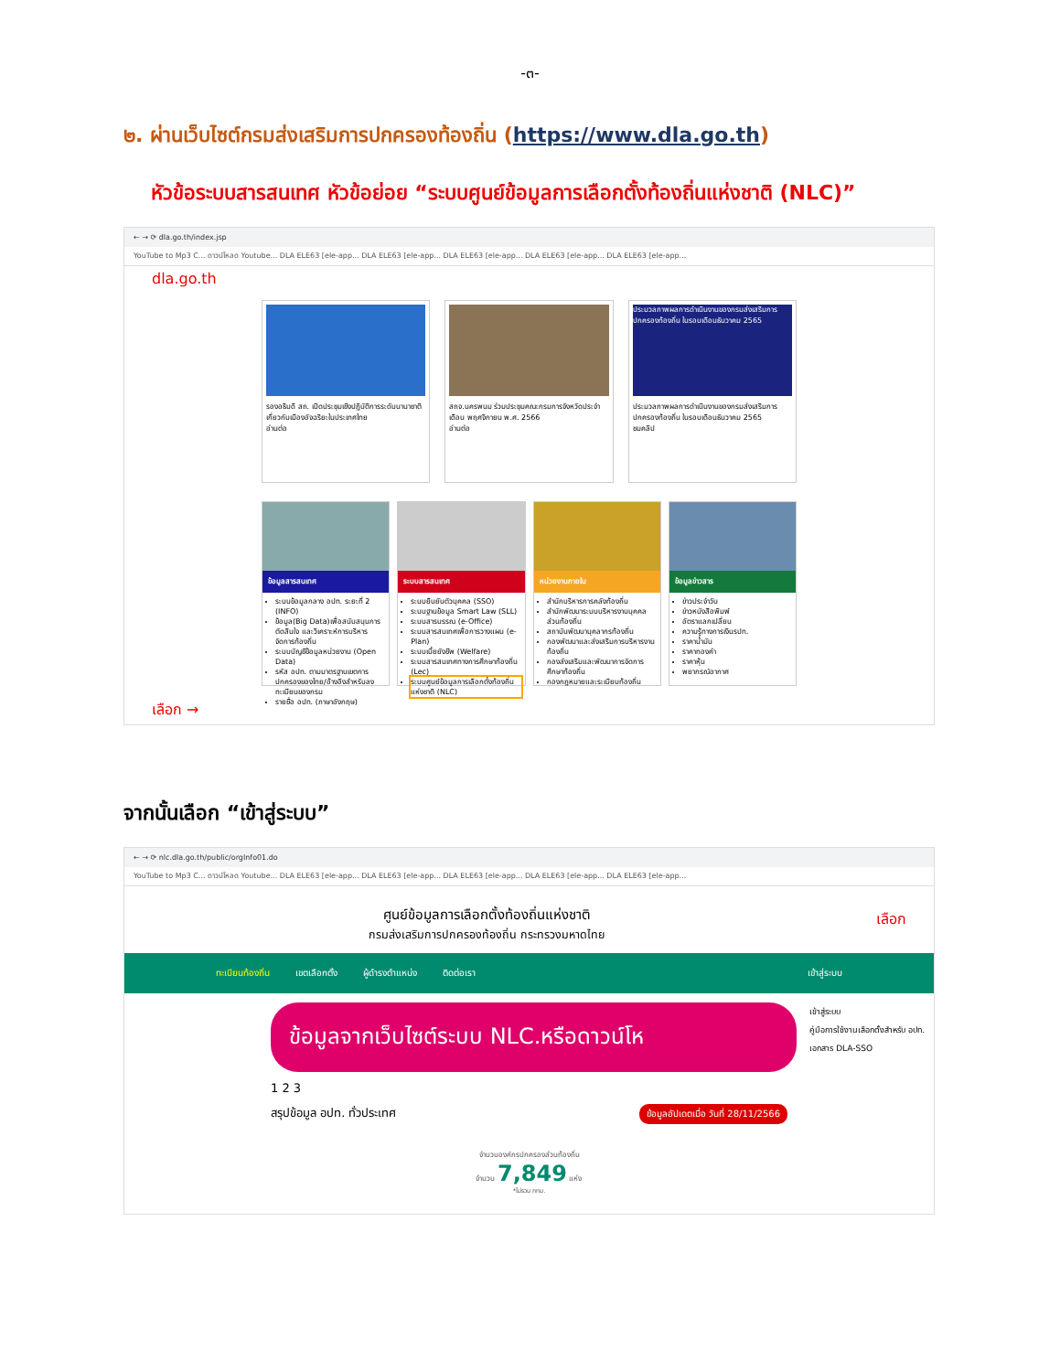-๓-
๒. ผ่านเว็บไซต์กรมส่งเสริมการปกครองท้องถิ่น (https://www.dla.go.th)
หัวข้อระบบสารสนเทศ หัวข้อย่อย “ระบบศูนย์ข้อมูลการเลือกตั้งท้องถิ่นแห่งชาติ (NLC)”
← → ⟳ dla.go.th/index.jsp
YouTube to Mp3 C... ดาวน์โหลด Youtube... DLA ELE63 [ele-app... DLA ELE63 [ele-app... DLA ELE63 [ele-app... DLA ELE63 [ele-app... DLA ELE63 [ele-app...
dla.go.th
รองอธิบดี สถ. เปิดประชุมเชิงปฏิบัติการระดับนานาชาติ เกี่ยวกับเมืองอัจฉริยะในประเทศไทย
อ่านต่อ
สถจ.นครพนม ร่วมประชุมคณะกรมการจังหวัดประจำเดือน พฤศจิกายน พ.ศ. 2566
อ่านต่อ
ประมวลภาพผลการดำเนินงานของกรมส่งเสริมการปกครองท้องถิ่น ในรอบเดือนธันวาคม 2565
ประมวลภาพผลการดำเนินงานของกรมส่งเสริมการปกครองท้องถิ่น ในรอบเดือนธันวาคม 2565
ชมคลิป
ข้อมูลสารสนเทศ
ระบบข้อมูลกลาง อปท. ระยะที่ 2 (INFO)
ข้อมูล(Big Data)เพื่อสนับสนุนการตัดสินใจ และวิเคราะห์การบริหารจัดการท้องถิ่น
ระบบบัญชีข้อมูลหน่วยงาน (Open Data)
รหัส อปท. ตามมาตรฐานเขตการปกครองของไทย/อ้างอิงสำหรับลงทะเบียนของกรม
รายชื่อ อปท. (ภาษาอังกฤษ)
ระบบสารสนเทศ
ระบบยืนยันตัวบุคคล (SSO)
ระบบฐานข้อมูล Smart Law (SLL)
ระบบสารบรรณ (e-Office)
ระบบสารสนเทศเพื่อการวางแผน (e-Plan)
ระบบเบี้ยยังชีพ (Welfare)
ระบบสารสนเทศทางการศึกษาท้องถิ่น (Lec)
ระบบศูนย์ข้อมูลการเลือกตั้งท้องถิ่นแห่งชาติ (NLC)
หน่วยงานภายใน
สำนักบริหารการคลังท้องถิ่น
สำนักพัฒนาระบบบริหารงานบุคคลส่วนท้องถิ่น
สถาบันพัฒนาบุคลากรท้องถิ่น
กองพัฒนาและส่งเสริมการบริหารงานท้องถิ่น
กองส่งเสริมและพัฒนาการจัดการศึกษาท้องถิ่น
กองกฎหมายและระเบียบท้องถิ่น
ข้อมูลข่าวสาร
ข่าวประจำวัน
ข่าวหนังสือพิมพ์
อัตราแลกเปลี่ยน
ความรู้ทางการเงินรปท.
ราคาน้ำมัน
ราคาทองคำ
ราคาหุ้น
พยากรณ์อากาศ
เลือก →
จากนั้นเลือก “เข้าสู่ระบบ”
← → ⟳ nlc.dla.go.th/public/orgInfo01.do
YouTube to Mp3 C... ดาวน์โหลด Youtube... DLA ELE63 [ele-app... DLA ELE63 [ele-app... DLA ELE63 [ele-app... DLA ELE63 [ele-app... DLA ELE63 [ele-app...
เลือก ศูนย์ข้อมูลการเลือกตั้งท้องถิ่นแห่งชาติ
กรมส่งเสริมการปกครองท้องถิ่น กระทรวงมหาดไทย
ทะเบียนท้องถิ่น เขตเลือกตั้ง ผู้ดำรงตำแหน่ง ติดต่อเรา เข้าสู่ระบบ
เข้าสู่ระบบ
คู่มือการใช้งานเลือกตั้งสำหรับ อปท.
เอกสาร DLA-SSO
ข้อมูลจากเว็บไซต์ระบบ NLC.หรือดาวน์โห
1 2 3
สรุปข้อมูล อปท. ทั่วประเทศ ข้อมูลอัปเดตเมื่อ วันที่ 28/11/2566
จำนวนองค์กรปกครองส่วนท้องถิ่น
จำนวน 7,849 แห่ง
*ไม่รวม กทม.